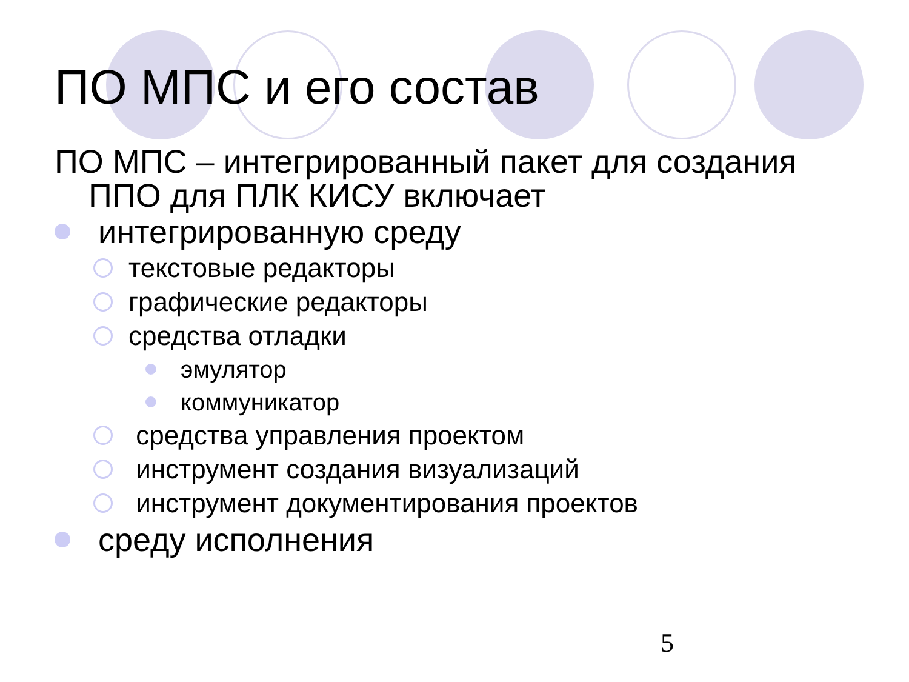ПО МПС и его состав
ПО МПС – интегрированный пакет для создания ППО для ПЛК КИСУ включает
интегрированную среду
текстовые редакторы
графические редакторы
средства отладки
эмулятор
коммуникатор
средства управления проектом
инструмент создания визуализаций
инструмент документирования проектов
среду исполнения
5